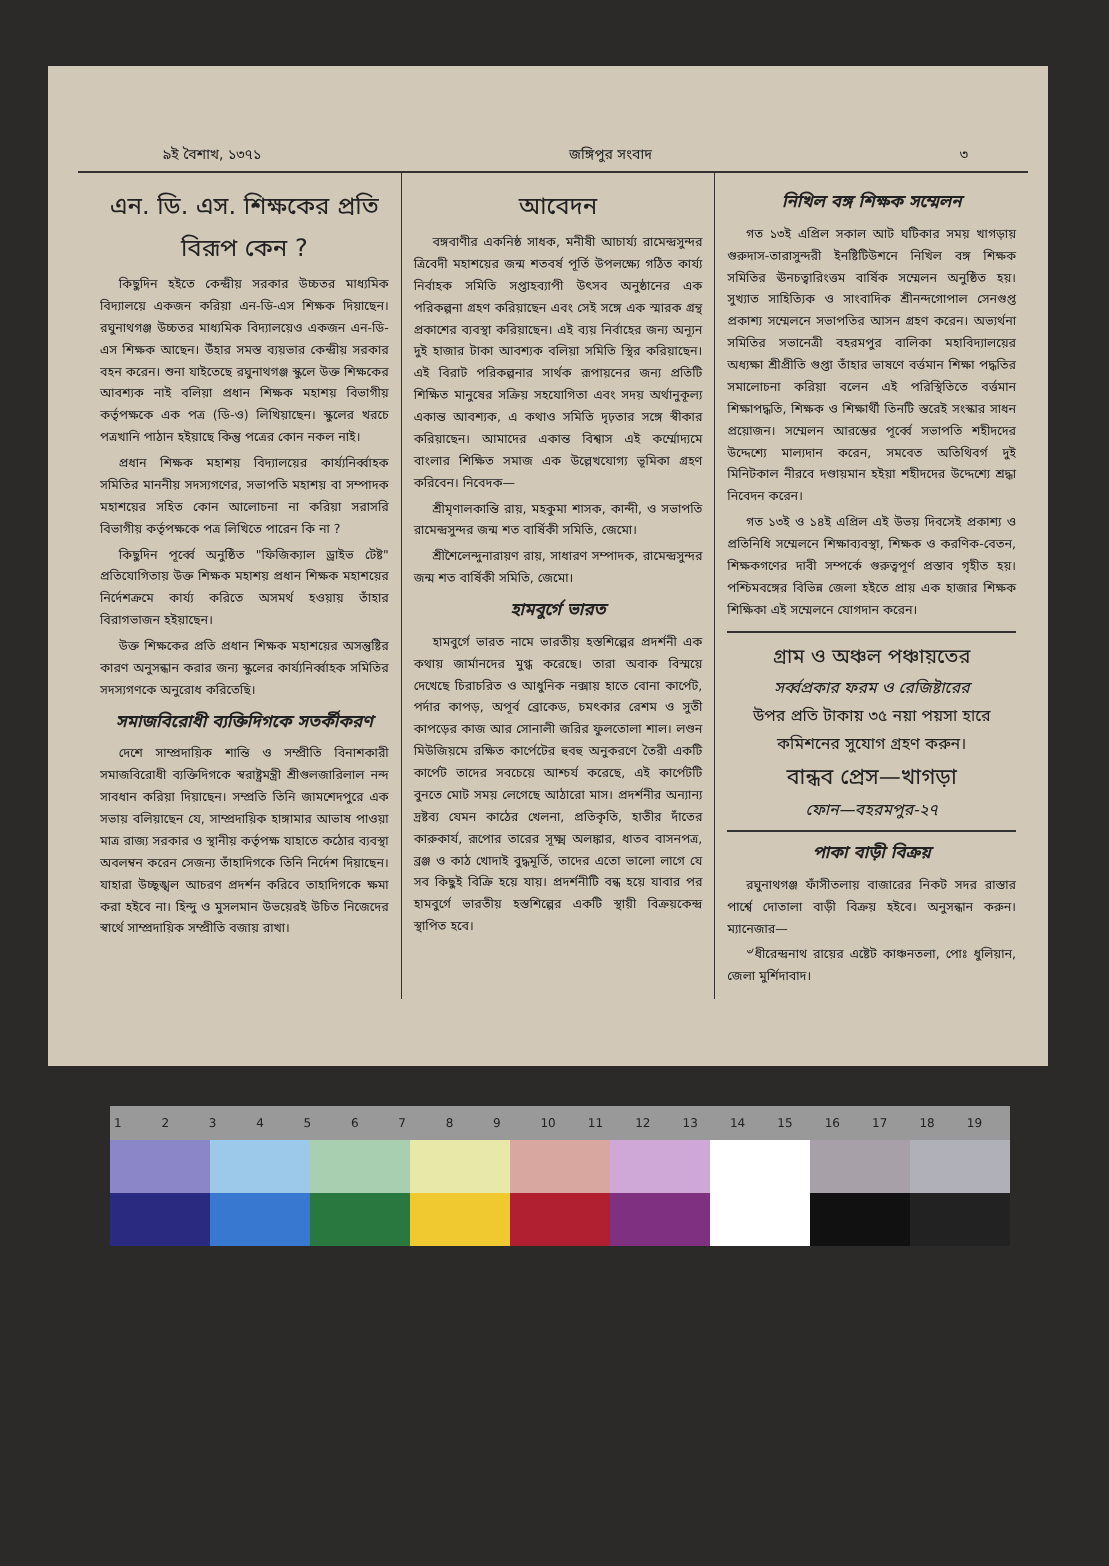৯ই বৈশাখ, ১৩৭১ জঙ্গিপুর সংবাদ ৩
এন. ডি. এস. শিক্ষকের প্রতি বিরূপ কেন ?
কিছুদিন হইতে কেন্দ্রীয় সরকার উচ্চতর মাধ্যমিক বিদ্যালয়ে একজন করিয়া এন-ডি-এস শিক্ষক দিয়াছেন। রঘুনাথগঞ্জ উচ্চতর মাধ্যমিক বিদ্যালয়েও একজন এন-ডি-এস শিক্ষক আছেন। উঁহার সমস্ত ব্যয়ভার কেন্দ্রীয় সরকার বহন করেন। শুনা যাইতেছে রঘুনাথগঞ্জ স্কুলে উক্ত শিক্ষকের আবশ্যক নাই বলিয়া প্রধান শিক্ষক মহাশয় বিভাগীয় কর্তৃপক্ষকে এক পত্র (ডি-ও) লিখিয়াছেন। স্কুলের খরচে পত্রখানি পাঠান হইয়াছে কিন্তু পত্রের কোন নকল নাই।
প্রধান শিক্ষক মহাশয় বিদ্যালয়ের কার্য্যনির্ব্বাহক সমিতির মাননীয় সদস্যগণের, সভাপতি মহাশয় বা সম্পাদক মহাশয়ের সহিত কোন আলোচনা না করিয়া সরাসরি বিভাগীয় কর্তৃপক্ষকে পত্র লিখিতে পারেন কি না ?
কিছুদিন পূর্ব্বে অনুষ্ঠিত "ফিজিক্যাল ড্রাইভ টেষ্ট" প্রতিযোগিতায় উক্ত শিক্ষক মহাশয় প্রধান শিক্ষক মহাশয়ের নির্দেশক্রমে কার্য্য করিতে অসমর্থ হওয়ায় তাঁহার বিরাগভাজন হইয়াছেন।
উক্ত শিক্ষকের প্রতি প্রধান শিক্ষক মহাশয়ের অসন্তুষ্টির কারণ অনুসন্ধান করার জন্য স্কুলের কার্য্যনির্ব্বাহক সমিতির সদস্যগণকে অনুরোধ করিতেছি।
সমাজবিরোধী ব্যক্তিদিগকে সতর্কীকরণ
দেশে সাম্প্রদায়িক শান্তি ও সম্প্রীতি বিনাশকারী সমাজবিরোধী ব্যক্তিদিগকে স্বরাষ্ট্রমন্ত্রী শ্রীগুলজারিলাল নন্দ সাবধান করিয়া দিয়াছেন। সম্প্রতি তিনি জামশেদপুরে এক সভায় বলিয়াছেন যে, সাম্প্রদায়িক হাঙ্গামার আভাষ পাওয়া মাত্র রাজ্য সরকার ও স্থানীয় কর্তৃপক্ষ যাহাতে কঠোর ব্যবস্থা অবলম্বন করেন সেজন্য তাঁহাদিগকে তিনি নির্দেশ দিয়াছেন। যাহারা উচ্ছৃঙ্খল আচরণ প্রদর্শন করিবে তাহাদিগকে ক্ষমা করা হইবে না। হিন্দু ও মুসলমান উভয়েরই উচিত নিজেদের স্বার্থে সাম্প্রদায়িক সম্প্রীতি বজায় রাখা।
আবেদন
বঙ্গবাণীর একনিষ্ঠ সাধক, মনীষী আচার্য্য রামেন্দ্রসুন্দর ত্রিবেদী মহাশয়ের জন্ম শতবর্ষ পূর্তি উপলক্ষ্যে গঠিত কার্য্য নির্বাহক সমিতি সপ্তাহব্যাপী উৎসব অনুষ্ঠানের এক পরিকল্পনা গ্রহণ করিয়াছেন এবং সেই সঙ্গে এক স্মারক গ্রন্থ প্রকাশের ব্যবস্থা করিয়াছেন। এই ব্যয় নির্বাহের জন্য অন্যূন দুই হাজার টাকা আবশ্যক বলিয়া সমিতি স্থির করিয়াছেন। এই বিরাট পরিকল্পনার সার্থক রূপায়নের জন্য প্রতিটি শিক্ষিত মানুষের সক্রিয় সহযোগিতা এবং সদয় অর্থানুকূল্য একান্ত আবশ্যক, এ কথাও সমিতি দৃঢ়তার সঙ্গে স্বীকার করিয়াছেন। আমাদের একান্ত বিশ্বাস এই কর্ম্মোদ্যমে বাংলার শিক্ষিত সমাজ এক উল্লেখযোগ্য ভূমিকা গ্রহণ করিবেন। নিবেদক—
শ্রীমৃণালকান্তি রায়, মহকুমা শাসক, কান্দী, ও সভাপতি রামেন্দ্রসুন্দর জন্ম শত বার্ষিকী সমিতি, জেমো।
শ্রীশৈলেন্দুনারায়ণ রায়, সাধারণ সম্পাদক, রামেন্দ্রসুন্দর জন্ম শত বার্ষিকী সমিতি, জেমো।
হামবুর্গে ভারত
হামবুর্গে ভারত নামে ভারতীয় হস্তশিল্পের প্রদর্শনী এক কথায় জার্মানদের মুগ্ধ করেছে। তারা অবাক বিস্ময়ে দেখেছে চিরাচরিত ও আধুনিক নক্সায় হাতে বোনা কার্পেট, পর্দার কাপড়, অপূর্ব ব্রোকেড, চমৎকার রেশম ও সুতী কাপড়ের কাজ আর সোনালী জরির ফুলতোলা শাল। লণ্ডন মিউজিয়মে রক্ষিত কার্পেটের হুবহু অনুকরণে তৈরী একটি কার্পেট তাদের সবচেয়ে আশ্চর্য করেছে, এই কার্পেটটি বুনতে মোট সময় লেগেছে আঠারো মাস। প্রদর্শনীর অন্যান্য দ্রষ্টব্য যেমন কাঠের খেলনা, প্রতিকৃতি, হাতীর দাঁতের কারুকার্য, রূপোর তারের সূক্ষ্ম অলঙ্কার, ধাতব বাসনপত্র, ব্রঞ্জ ও কাঠ খোদাই বুদ্ধমূর্তি, তাদের এতো ভালো লাগে যে সব কিছুই বিক্রি হয়ে যায়। প্রদর্শনীটি বন্ধ হয়ে যাবার পর হামবুর্গে ভারতীয় হস্তশিল্পের একটি স্থায়ী বিক্রয়কেন্দ্র স্থাপিত হবে।
নিখিল বঙ্গ শিক্ষক সম্মেলন
গত ১৩ই এপ্রিল সকাল আট ঘটিকার সময় খাগড়ায় গুরুদাস-তারাসুন্দরী ইনষ্টিটিউশনে নিখিল বঙ্গ শিক্ষক সমিতির ঊনচত্বারিংত্তম বার্ষিক সম্মেলন অনুষ্ঠিত হয়। সুখ্যাত সাহিত্যিক ও সাংবাদিক শ্রীনন্দগোপাল সেনগুপ্ত প্রকাশ্য সম্মেলনে সভাপতির আসন গ্রহণ করেন। অভ্যর্থনা সমিতির সভানেত্রী বহরমপুর বালিকা মহাবিদ্যালয়ের অধ্যক্ষা শ্রীপ্রীতি গুপ্তা তাঁহার ভাষণে বর্ত্তমান শিক্ষা পদ্ধতির সমালোচনা করিয়া বলেন এই পরিস্থিতিতে বর্ত্তমান শিক্ষাপদ্ধতি, শিক্ষক ও শিক্ষার্থী তিনটি স্তরেই সংস্কার সাধন প্রয়োজন। সম্মেলন আরম্ভের পূর্ব্বে সভাপতি শহীদদের উদ্দেশ্যে মাল্যদান করেন, সমবেত অতিথিবর্গ দুই মিনিটকাল নীরবে দণ্ডায়মান হইয়া শহীদদের উদ্দেশ্যে শ্রদ্ধা নিবেদন করেন।
গত ১৩ই ও ১৪ই এপ্রিল এই উভয় দিবসেই প্রকাশ্য ও প্রতিনিধি সম্মেলনে শিক্ষাব্যবস্থা, শিক্ষক ও করণিক-বেতন, শিক্ষকগণের দাবী সম্পর্কে গুরুত্বপূর্ণ প্রস্তাব গৃহীত হয়। পশ্চিমবঙ্গের বিভিন্ন জেলা হইতে প্রায় এক হাজার শিক্ষক শিক্ষিকা এই সম্মেলনে যোগদান করেন।
গ্রাম ও অঞ্চল পঞ্চায়তের
সর্ব্বপ্রকার ফরম ও রেজিষ্টারের
উপর প্রতি টাকায় ৩৫ নয়া পয়সা হারে কমিশনের সুযোগ গ্রহণ করুন।
বান্ধব প্রেস—খাগড়া
ফোন—বহরমপুর-২৭
পাকা বাড়ী বিক্রয়
রঘুনাথগঞ্জ ফাঁসীতলায় বাজারের নিকট সদর রাস্তার পার্শ্বে দোতালা বাড়ী বিক্রয় হইবে। অনুসন্ধান করুন। ম্যানেজার—
৺ধীরেন্দ্রনাথ রায়ের এষ্টেট কাঞ্চনতলা, পোঃ ধুলিয়ান, জেলা মুর্শিদাবাদ।
123456789 10 11 12 13 14 15 16 17 18 19